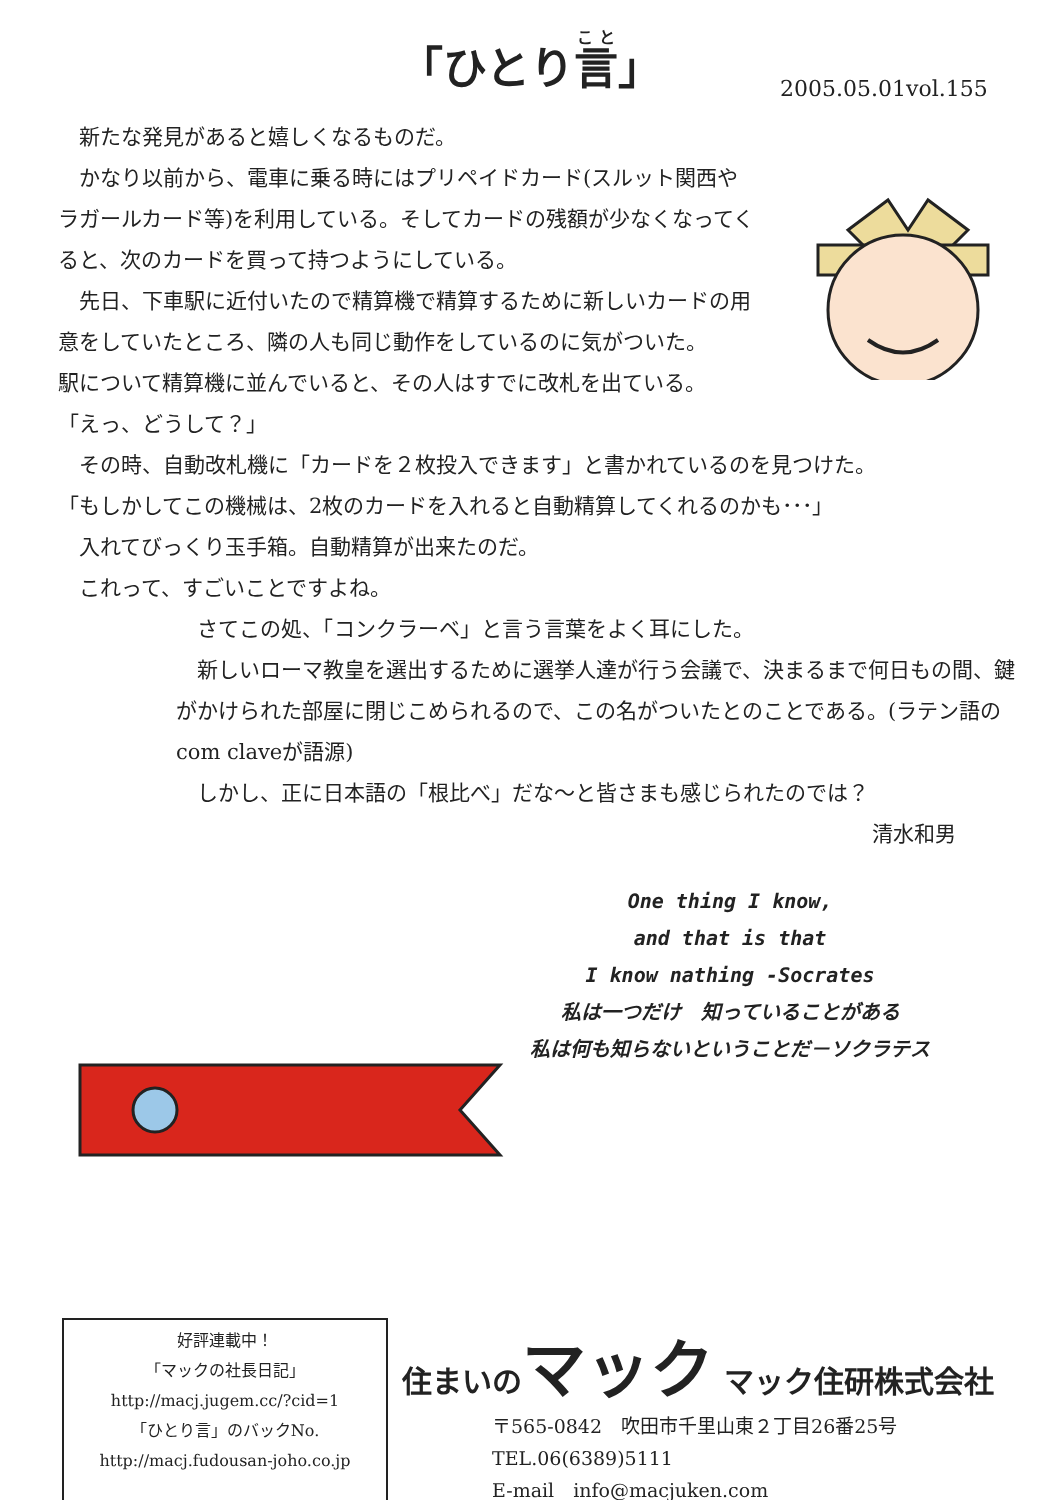「ひとり言」
2005.05.01vol.155
 新たな発見があると嬉しくなるものだ。
 かなり以前から、電車に乗る時にはプリペイドカード(スルット関西やラガールカード等)を利用している。そしてカードの残額が少なくなってくると、次のカードを買って持つようにしている。
 先日、下車駅に近付いたので精算機で精算するために新しいカードの用意をしていたところ、隣の人も同じ動作をしているのに気がついた。
駅について精算機に並んでいると、その人はすでに改札を出ている。
「えっ、どうして？」
 その時、自動改札機に「カードを２枚投入できます」と書かれているのを見つけた。
「もしかしてこの機械は、2枚のカードを入れると自動精算してくれるのかも･･･」
 入れてびっくり玉手箱。自動精算が出来たのだ。
 これって、すごいことですよね。
 さてこの処、「コンクラーベ」と言う言葉をよく耳にした。
 新しいローマ教皇を選出するために選挙人達が行う会議で、決まるまで何日もの間、鍵がかけられた部屋に閉じこめられるので、この名がついたとのことである。(ラテン語のcom claveが語源)
 しかし、正に日本語の「根比べ」だな～と皆さまも感じられたのでは？
清水和男
One thing I know,
and that is that
I know nathing -Socrates
私は一つだけ　知っていることがある
私は何も知らないということだ－ソクラテス
好評連載中！
「マックの社長日記」
http://macj.jugem.cc/?cid=1
「ひとり言」のバックNo.
http://macj.fudousan-joho.co.jp
住まいのマック マック住研株式会社
〒565-0842　吹田市千里山東２丁目26番25号
TEL.06(6389)5111
E-mail　info@macjuken.com